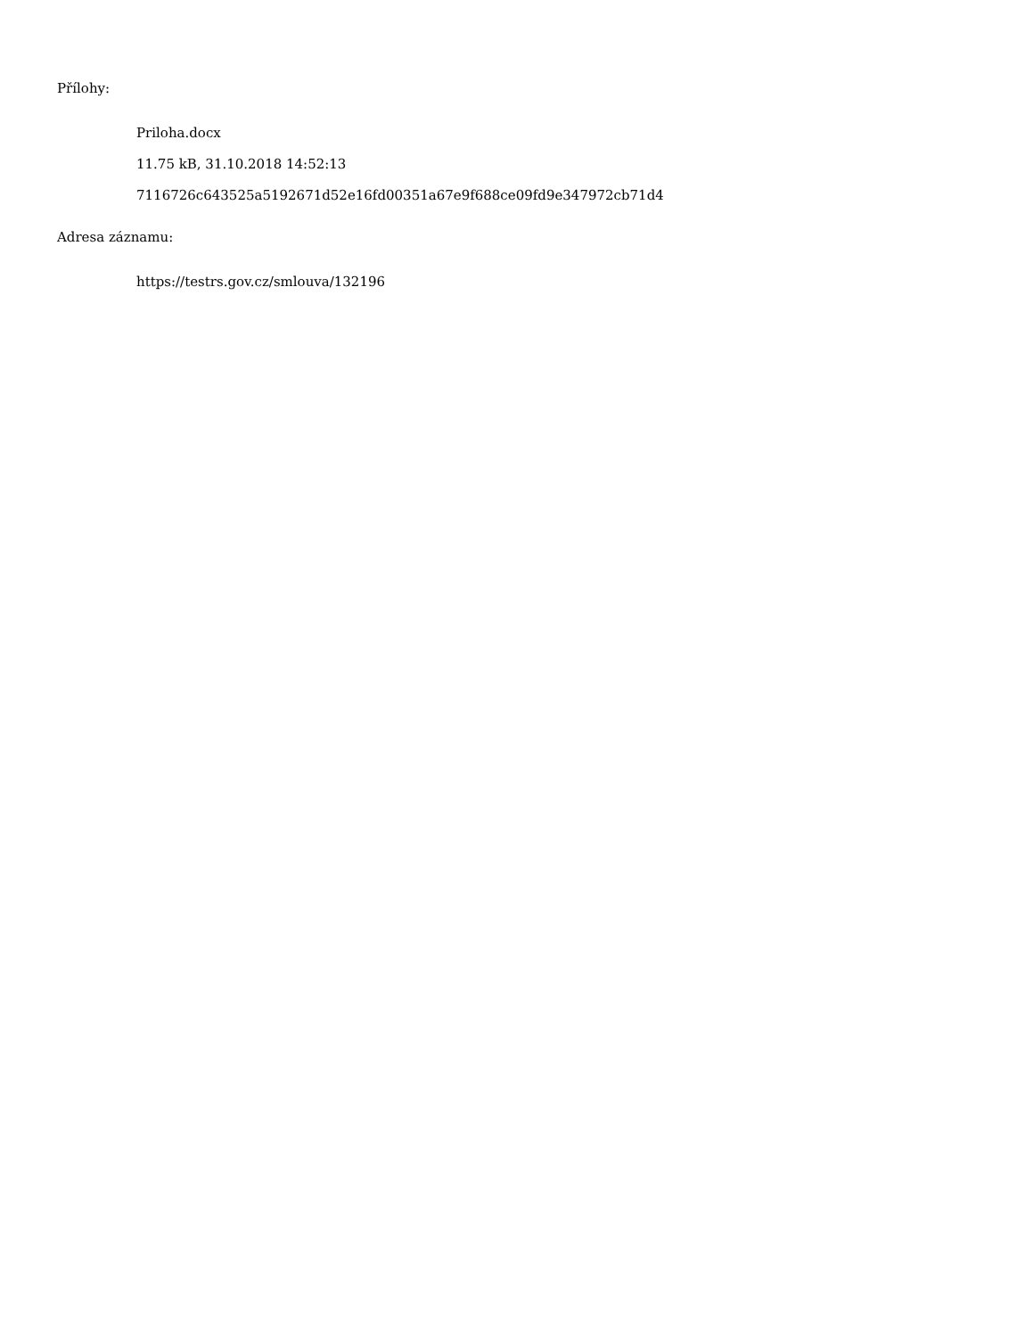Přílohy:
Priloha.docx
11.75 kB, 31.10.2018 14:52:13
7116726c643525a5192671d52e16fd00351a67e9f688ce09fd9e347972cb71d4
Adresa záznamu:
https://testrs.gov.cz/smlouva/132196